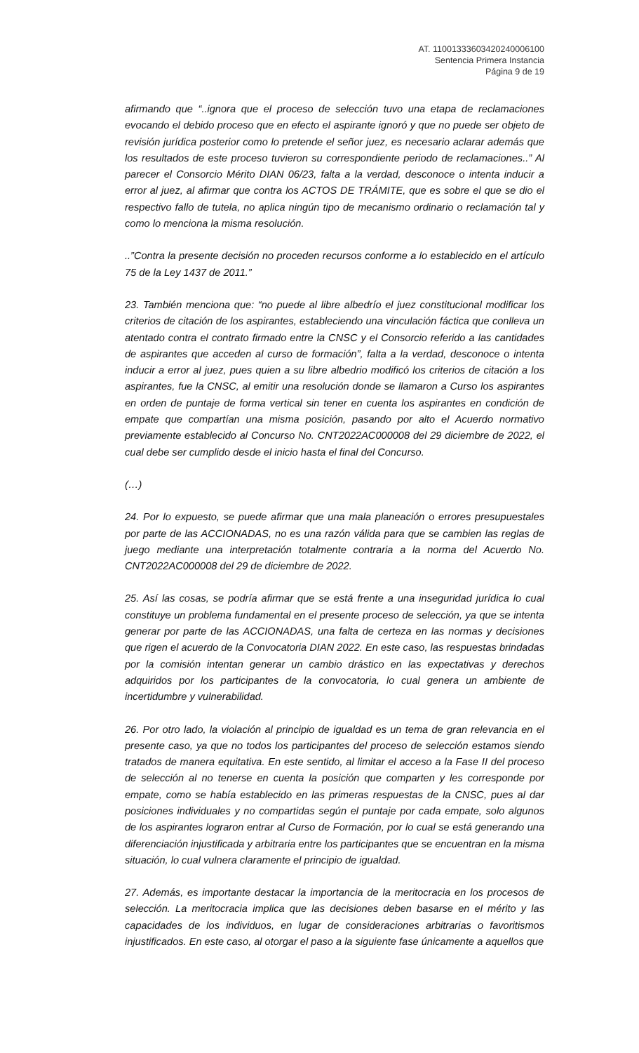AT. 11001333603420240006100
Sentencia Primera Instancia
Página 9 de 19
afirmando que “..ignora que el proceso de selección tuvo una etapa de reclamaciones evocando el debido proceso que en efecto el aspirante ignoró y que no puede ser objeto de revisión jurídica posterior como lo pretende el señor juez, es necesario aclarar además que los resultados de este proceso tuvieron su correspondiente periodo de reclamaciones..” Al parecer el Consorcio Mérito DIAN 06/23, falta a la verdad, desconoce o intenta inducir a error al juez, al afirmar que contra los ACTOS DE TRÁMITE, que es sobre el que se dio el respectivo fallo de tutela, no aplica ningún tipo de mecanismo ordinario o reclamación tal y como lo menciona la misma resolución.
..”Contra la presente decisión no proceden recursos conforme a lo establecido en el artículo 75 de la Ley 1437 de 2011.”
23. También menciona que: “no puede al libre albedrío el juez constitucional modificar los criterios de citación de los aspirantes, estableciendo una vinculación fáctica que conlleva un atentado contra el contrato firmado entre la CNSC y el Consorcio referido a las cantidades de aspirantes que acceden al curso de formación”, falta a la verdad, desconoce o intenta inducir a error al juez, pues quien a su libre albedrio modificó los criterios de citación a los aspirantes, fue la CNSC, al emitir una resolución donde se llamaron a Curso los aspirantes en orden de puntaje de forma vertical sin tener en cuenta los aspirantes en condición de empate que compartían una misma posición, pasando por alto el Acuerdo normativo previamente establecido al Concurso No. CNT2022AC000008 del 29 diciembre de 2022, el cual debe ser cumplido desde el inicio hasta el final del Concurso.
(…)
24. Por lo expuesto, se puede afirmar que una mala planeación o errores presupuestales por parte de las ACCIONADAS, no es una razón válida para que se cambien las reglas de juego mediante una interpretación totalmente contraria a la norma del Acuerdo No. CNT2022AC000008 del 29 de diciembre de 2022.
25. Así las cosas, se podría afirmar que se está frente a una inseguridad jurídica lo cual constituye un problema fundamental en el presente proceso de selección, ya que se intenta generar por parte de las ACCIONADAS, una falta de certeza en las normas y decisiones que rigen el acuerdo de la Convocatoria DIAN 2022. En este caso, las respuestas brindadas por la comisión intentan generar un cambio drástico en las expectativas y derechos adquiridos por los participantes de la convocatoria, lo cual genera un ambiente de incertidumbre y vulnerabilidad.
26. Por otro lado, la violación al principio de igualdad es un tema de gran relevancia en el presente caso, ya que no todos los participantes del proceso de selección estamos siendo tratados de manera equitativa. En este sentido, al limitar el acceso a la Fase II del proceso de selección al no tenerse en cuenta la posición que comparten y les corresponde por empate, como se había establecido en las primeras respuestas de la CNSC, pues al dar posiciones individuales y no compartidas según el puntaje por cada empate, solo algunos de los aspirantes lograron entrar al Curso de Formación, por lo cual se está generando una diferenciación injustificada y arbitraria entre los participantes que se encuentran en la misma situación, lo cual vulnera claramente el principio de igualdad.
27. Además, es importante destacar la importancia de la meritocracia en los procesos de selección. La meritocracia implica que las decisiones deben basarse en el mérito y las capacidades de los individuos, en lugar de consideraciones arbitrarias o favoritismos injustificados. En este caso, al otorgar el paso a la siguiente fase únicamente a aquellos que